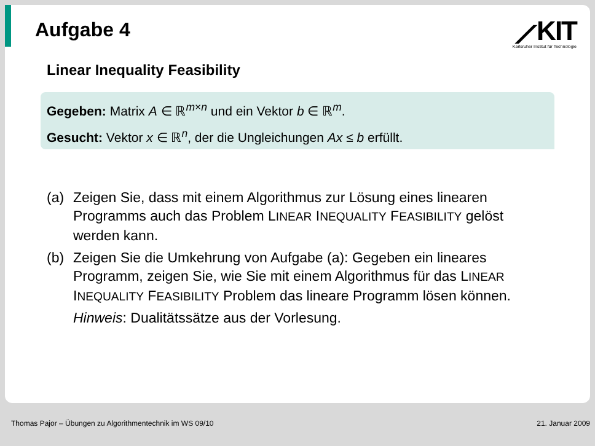Aufgabe 4
⟋KIT
Karlsruher Institut für Technologie
Linear Inequality Feasibility
Gegeben: Matrix A ∈ ℝ<sup>m×n</sup> und ein Vektor b ∈ ℝ<sup>m</sup>.
Gesucht: Vektor x ∈ ℝ<sup>n</sup>, der die Ungleichungen Ax ≤ b erfüllt.
(a) Zeigen Sie, dass mit einem Algorithmus zur Lösung eines linearen Programms auch das Problem LINEAR INEQUALITY FEASIBILITY gelöst werden kann.
(b) Zeigen Sie die Umkehrung von Aufgabe (a): Gegeben ein lineares Programm, zeigen Sie, wie Sie mit einem Algorithmus für das LINEAR INEQUALITY FEASIBILITY Problem das lineare Programm lösen können.
Hinweis: Dualitätssätze aus der Vorlesung.
Thomas Pajor – Übungen zu Algorithmentechnik im WS 09/10 21. Januar 2009